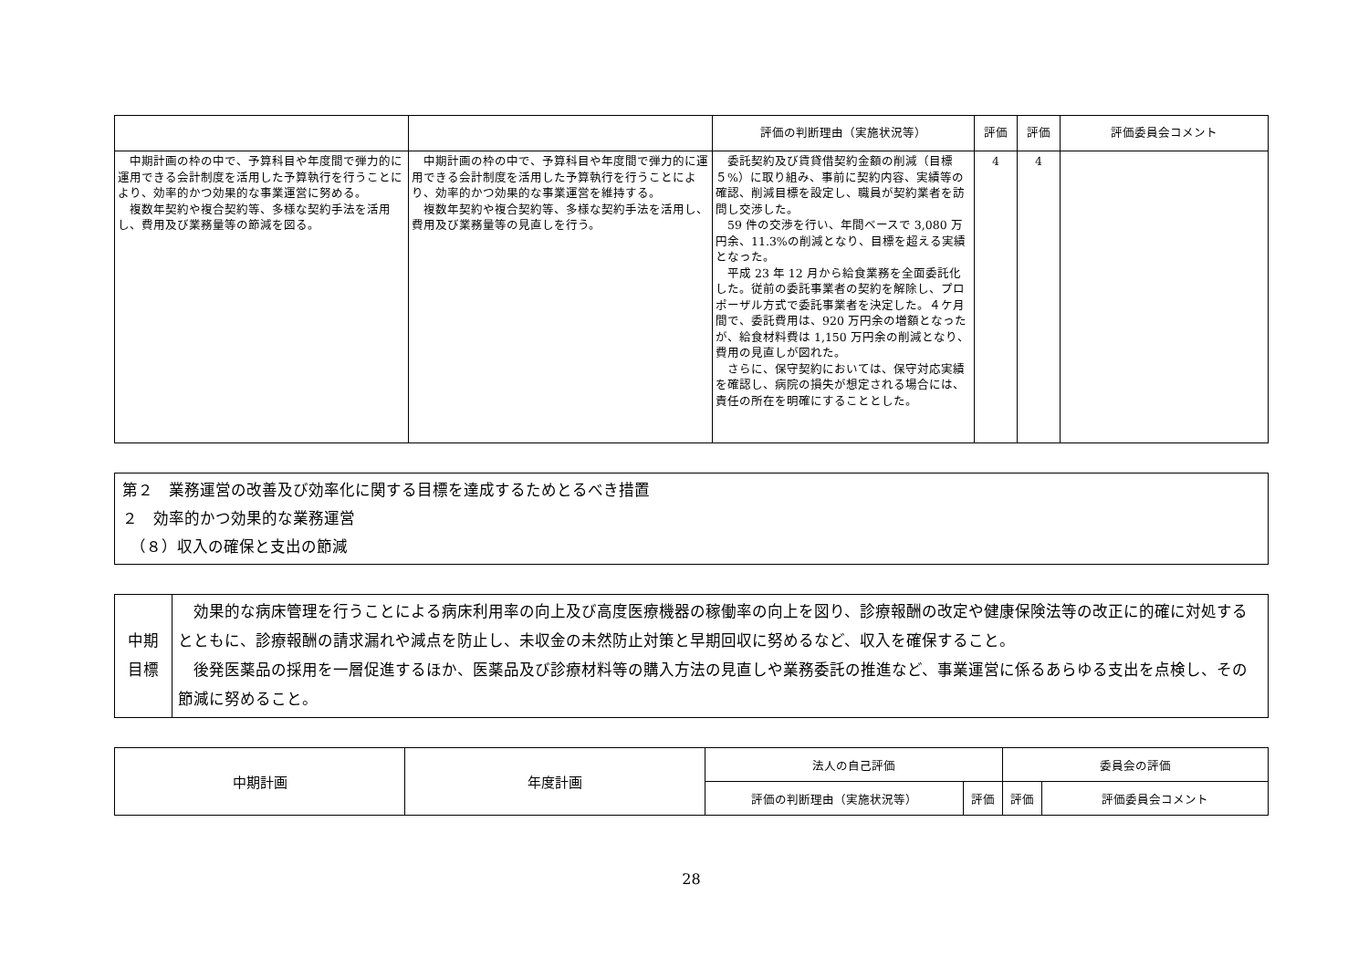| | | 評価の判断理由（実施状況等） | 評価 | 評価 | 評価委員会コメント |
| --- | --- | --- | --- | --- | --- |
| 中期計画の枠の中で、予算科目や年度間で弾力的に運用できる会計制度を活用した予算執行を行うことにより、効率的かつ効果的な事業運営に努める。 複数年契約や複合契約等、多様な契約手法を活用し、費用及び業務量等の節減を図る。 | 中期計画の枠の中で、予算科目や年度間で弾力的に運用できる会計制度を活用した予算執行を行うことにより、効率的かつ効果的な事業運営を維持する。 複数年契約や複合契約等、多様な契約手法を活用し、費用及び業務量等の見直しを行う。 | 委託契約及び賃貸借契約金額の削減（目標５%）に取り組み、事前に契約内容、実績等の確認、削減目標を設定し、職員が契約業者を訪問し交渉した。 59 件の交渉を行い、年間ベースで 3,080 万円余、11.3%の削減となり、目標を超える実績となった。 平成 23 年 12 月から給食業務を全面委託化した。従前の委託事業者の契約を解除し、プロポーザル方式で委託事業者を決定した。４ケ月間で、委託費用は、920 万円余の増額となったが、給食材料費は 1,150 万円余の削減となり、費用の見直しが図れた。 さらに、保守契約においては、保守対応実績を確認し、病院の損失が想定される場合には、責任の所在を明確にすることとした。 | 4 | 4 | |
第２　業務運営の改善及び効率化に関する目標を達成するためとるべき措置
２　効率的かつ効果的な業務運営
　（８）収入の確保と支出の節減
| 中期 目標 | 効果的な病床管理を行うことによる病床利用率の向上及び高度医療機器の稼働率の向上を図り、診療報酬の改定や健康保険法等の改正に的確に対処するとともに、診療報酬の請求漏れや減点を防止し、未収金の未然防止対策と早期回収に努めるなど、収入を確保すること。 後発医薬品の採用を一層促進するほか、医薬品及び診療材料等の購入方法の見直しや業務委託の推進など、事業運営に係るあらゆる支出を点検し、その節減に努めること。 |
| 中期計画 | 年度計画 | 法人の自己評価 | | 委員会の評価 | |
| --- | --- | --- | --- | --- | --- |
| | | 評価の判断理由（実施状況等） | 評価 | 評価 | 評価委員会コメント |
28